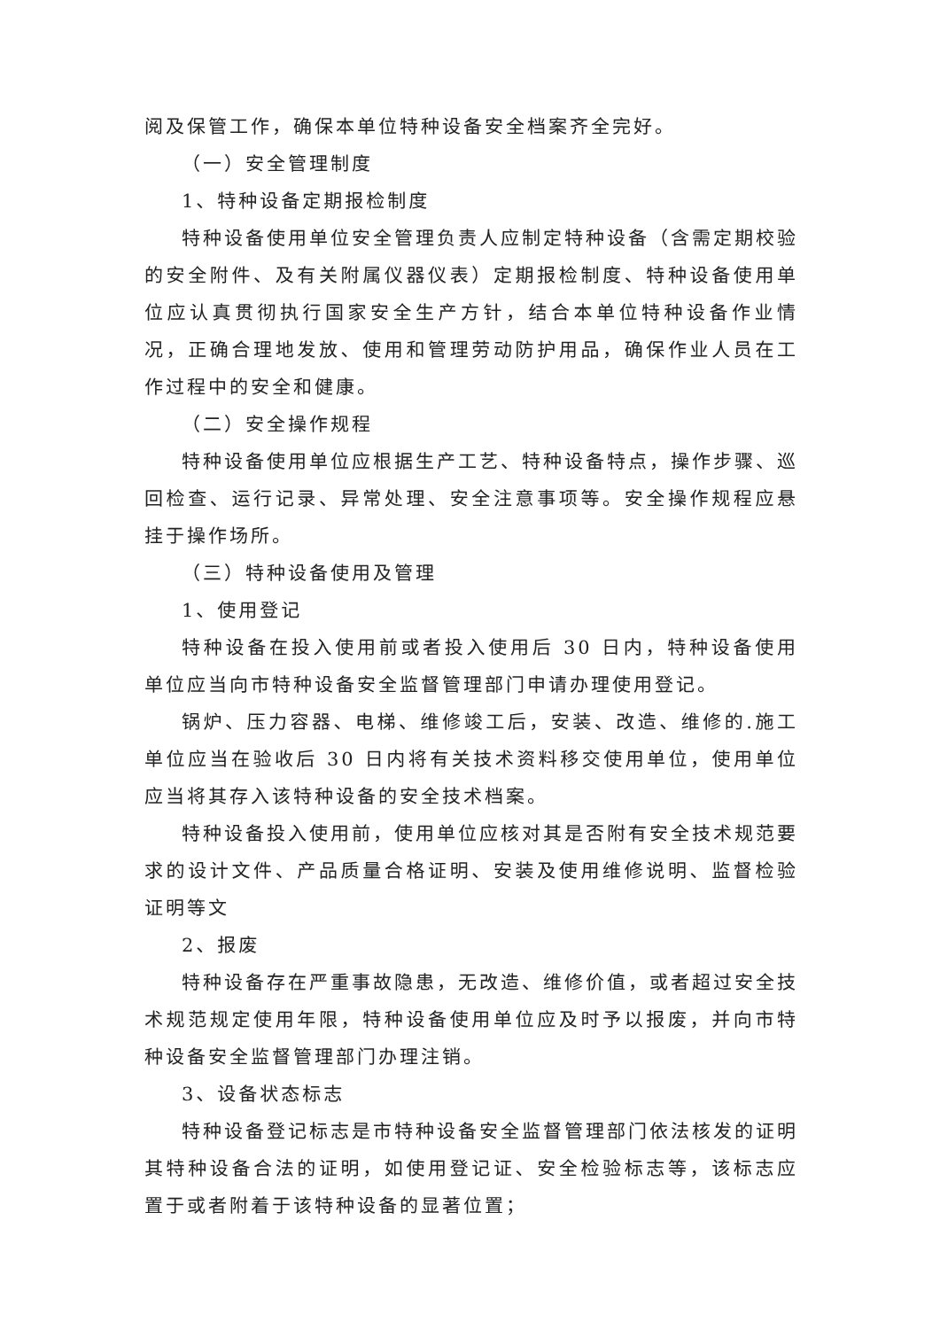阅及保管工作，确保本单位特种设备安全档案齐全完好。
（一）安全管理制度
1、特种设备定期报检制度
特种设备使用单位安全管理负责人应制定特种设备（含需定期校验的安全附件、及有关附属仪器仪表）定期报检制度、特种设备使用单位应认真贯彻执行国家安全生产方针，结合本单位特种设备作业情况，正确合理地发放、使用和管理劳动防护用品，确保作业人员在工作过程中的安全和健康。
（二）安全操作规程
特种设备使用单位应根据生产工艺、特种设备特点，操作步骤、巡回检查、运行记录、异常处理、安全注意事项等。安全操作规程应悬挂于操作场所。
（三）特种设备使用及管理
1、使用登记
特种设备在投入使用前或者投入使用后 30 日内，特种设备使用单位应当向市特种设备安全监督管理部门申请办理使用登记。
锅炉、压力容器、电梯、维修竣工后，安装、改造、维修的.施工单位应当在验收后 30 日内将有关技术资料移交使用单位，使用单位应当将其存入该特种设备的安全技术档案。
特种设备投入使用前，使用单位应核对其是否附有安全技术规范要求的设计文件、产品质量合格证明、安装及使用维修说明、监督检验证明等文
2、报废
特种设备存在严重事故隐患，无改造、维修价值，或者超过安全技术规范规定使用年限，特种设备使用单位应及时予以报废，并向市特种设备安全监督管理部门办理注销。
3、设备状态标志
特种设备登记标志是市特种设备安全监督管理部门依法核发的证明其特种设备合法的证明，如使用登记证、安全检验标志等，该标志应置于或者附着于该特种设备的显著位置；